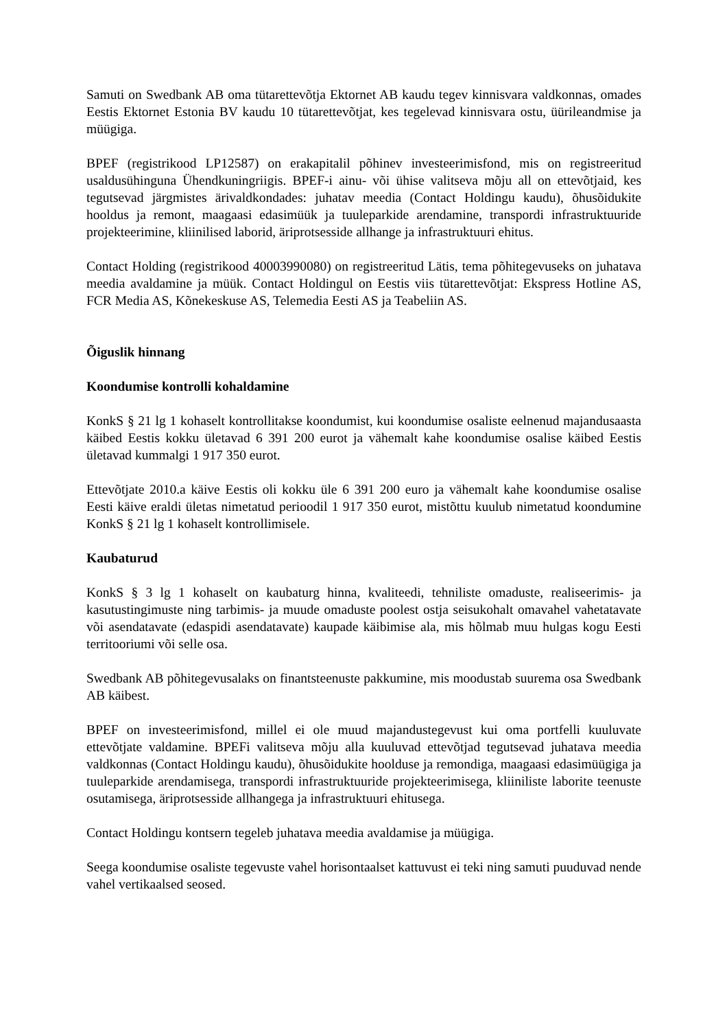Samuti on Swedbank AB oma tütarettevõtja Ektornet AB kaudu tegev kinnisvara valdkonnas, omades Eestis Ektornet Estonia BV kaudu 10 tütarettevõtjat, kes tegelevad kinnisvara ostu, üürileandmise ja müügiga.
BPEF (registrikood LP12587) on erakapitalil põhinev investeerimisfond, mis on registreeritud usaldusühinguna Ühendkuningriigis. BPEF-i ainu- või ühise valitseva mõju all on ettevõtjaid, kes tegutsevad järgmistes ärivaldkondades: juhatav meedia (Contact Holdingu kaudu), õhusõidukite hooldus ja remont, maagaasi edasimüük ja tuuleparkide arendamine, transpordi infrastruktuuride projekteerimine, kliinilised laborid, äriprotsesside allhange ja infrastruktuuri ehitus.
Contact Holding (registrikood 40003990080) on registreeritud Lätis, tema põhitegevuseks on juhatava meedia avaldamine ja müük. Contact Holdingul on Eestis viis tütarettevõtjat: Ekspress Hotline AS, FCR Media AS, Kõnekeskuse AS, Telemedia Eesti AS ja Teabeliin AS.
Õiguslik hinnang
Koondumise kontrolli kohaldamine
KonkS § 21 lg 1 kohaselt kontrollitakse koondumist, kui koondumise osaliste eelnenud majandusaasta käibed Eestis kokku ületavad 6 391 200 eurot ja vähemalt kahe koondumise osalise käibed Eestis ületavad kummalgi 1 917 350 eurot.
Ettevõtjate 2010.a käive Eestis oli kokku üle 6 391 200 euro ja vähemalt kahe koondumise osalise Eesti käive eraldi ületas nimetatud perioodil 1 917 350 eurot, mistõttu kuulub nimetatud koondumine KonkS § 21 lg 1 kohaselt kontrollimisele.
Kaubaturud
KonkS § 3 lg 1 kohaselt on kaubaturg hinna, kvaliteedi, tehniliste omaduste, realiseerimis- ja kasutustingimuste ning tarbimis- ja muude omaduste poolest ostja seisukohalt omavahel vahetatavate või asendatavate (edaspidi asendatavate) kaupade käibimise ala, mis hõlmab muu hulgas kogu Eesti territooriumi või selle osa.
Swedbank AB põhitegevusalaks on finantsteenuste pakkumine, mis moodustab suurema osa Swedbank AB käibest.
BPEF on investeerimisfond, millel ei ole muud majandustegevust kui oma portfelli kuuluvate ettevõtjate valdamine. BPEFi valitseva mõju alla kuuluvad ettevõtjad tegutsevad juhatava meedia valdkonnas (Contact Holdingu kaudu), õhusõidukite hoolduse ja remondiga, maagaasi edasimüügiga ja tuuleparkide arendamisega, transpordi infrastruktuuride projekteerimisega, kliiniliste laborite teenuste osutamisega, äriprotsesside allhangega ja infrastruktuuri ehitusega.
Contact Holdingu kontsern tegeleb juhatava meedia avaldamise ja müügiga.
Seega koondumise osaliste tegevuste vahel horisontaalset kattuvust ei teki ning samuti puuduvad nende vahel vertikaalsed seosed.